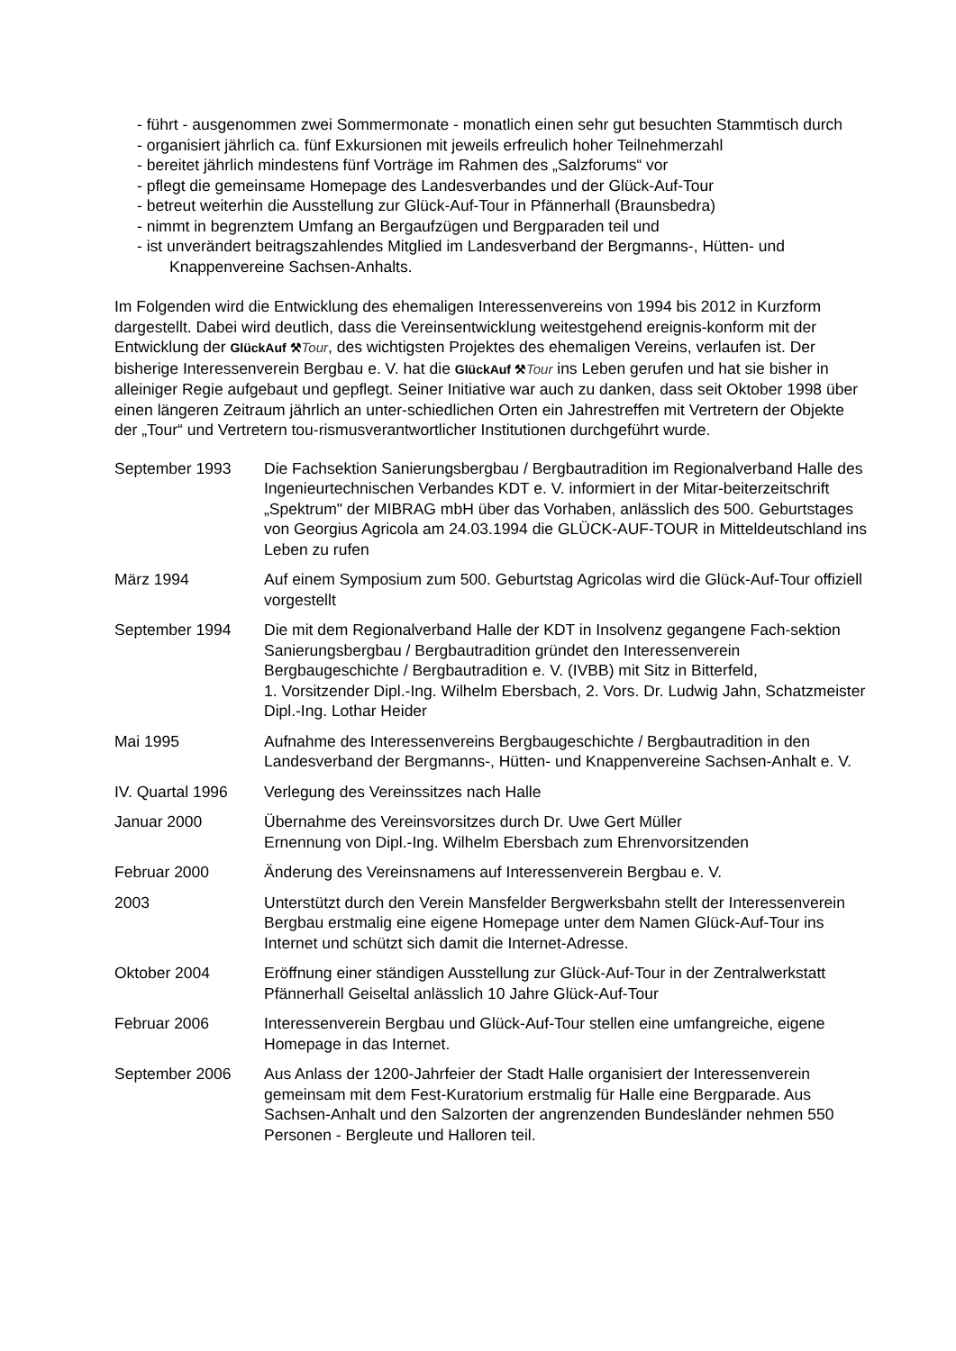- führt - ausgenommen zwei Sommermonate - monatlich einen sehr gut besuchten Stammtisch durch
- organisiert jährlich ca. fünf Exkursionen mit jeweils erfreulich hoher Teilnehmerzahl
- bereitet jährlich mindestens fünf Vorträge im Rahmen des „Salzforums“ vor
- pflegt die gemeinsame Homepage des Landesverbandes und der Glück-Auf-Tour
- betreut weiterhin die Ausstellung zur Glück-Auf-Tour in Pfännerhall (Braunsbedra)
- nimmt in begrenztem Umfang an Bergaufzügen und Bergparaden teil und
- ist unverändert beitragszahlendes Mitglied im Landesverband der Bergmanns-, Hütten- und Knappenvereine Sachsen-Anhalts.
Im Folgenden wird die Entwicklung des ehemaligen Interessenvereins von 1994 bis 2012 in Kurzform dargestellt. Dabei wird deutlich, dass die Vereinsentwicklung weitestgehend ereignis-konform mit der Entwicklung der GlückAuf ⚒Tour, des wichtigsten Projektes des ehemaligen Vereins, verlaufen ist. Der bisherige Interessenverein Bergbau e. V. hat die GlückAuf ⚒Tour ins Leben gerufen und hat sie bisher in alleiniger Regie aufgebaut und gepflegt. Seiner Initiative war auch zu danken, dass seit Oktober 1998 über einen längeren Zeitraum jährlich an unter-schiedlichen Orten ein Jahrestreffen mit Vertretern der Objekte der „Tour“ und Vertretern tou-rismusverantwortlicher Institutionen durchgeführt wurde.
September 1993 Die Fachsektion Sanierungsbergbau / Bergbautradition im Regionalverband Halle des Ingenieurtechnischen Verbandes KDT e. V. informiert in der Mitar-beiterzeitschrift „Spektrum" der MIBRAG mbH über das Vorhaben, anlässlich des 500. Geburtstages von Georgius Agricola am 24.03.1994 die GLÜCK-AUF-TOUR in Mitteldeutschland ins Leben zu rufen
März 1994 Auf einem Symposium zum 500. Geburtstag Agricolas wird die Glück-Auf-Tour offiziell vorgestellt
September 1994 Die mit dem Regionalverband Halle der KDT in Insolvenz gegangene Fach-sektion Sanierungsbergbau / Bergbautradition gründet den Interessenverein Bergbaugeschichte / Bergbautradition e. V. (IVBB) mit Sitz in Bitterfeld,
1. Vorsitzender Dipl.-Ing. Wilhelm Ebersbach, 2. Vors. Dr. Ludwig Jahn, Schatzmeister Dipl.-Ing. Lothar Heider
Mai 1995 Aufnahme des Interessenvereins Bergbaugeschichte / Bergbautradition in den Landesverband der Bergmanns-, Hütten- und Knappenvereine Sachsen-Anhalt e. V.
IV. Quartal 1996
Verlegung des Vereinssitzes nach Halle
Januar 2000 Übernahme des Vereinsvorsitzes durch Dr. Uwe Gert Müller
Ernennung von Dipl.-Ing. Wilhelm Ebersbach zum Ehrenvorsitzenden
Februar 2000 Änderung des Vereinsnamens auf Interessenverein Bergbau e. V.
2003 Unterstützt durch den Verein Mansfelder Bergwerksbahn stellt der Interessenverein Bergbau erstmalig eine eigene Homepage unter dem Namen Glück-Auf-Tour ins Internet und schützt sich damit die Internet-Adresse.
Oktober 2004 Eröffnung einer ständigen Ausstellung zur Glück-Auf-Tour in der Zentralwerkstatt Pfännerhall Geiseltal anlässlich 10 Jahre Glück-Auf-Tour
Februar 2006 Interessenverein Bergbau und Glück-Auf-Tour stellen eine umfangreiche, eigene Homepage in das Internet.
September 2006 Aus Anlass der 1200-Jahrfeier der Stadt Halle organisiert der Interessenverein gemeinsam mit dem Fest-Kuratorium erstmalig für Halle eine Bergparade. Aus Sachsen-Anhalt und den Salzorten der angrenzenden Bundesländer nehmen 550 Personen - Bergleute und Halloren teil.